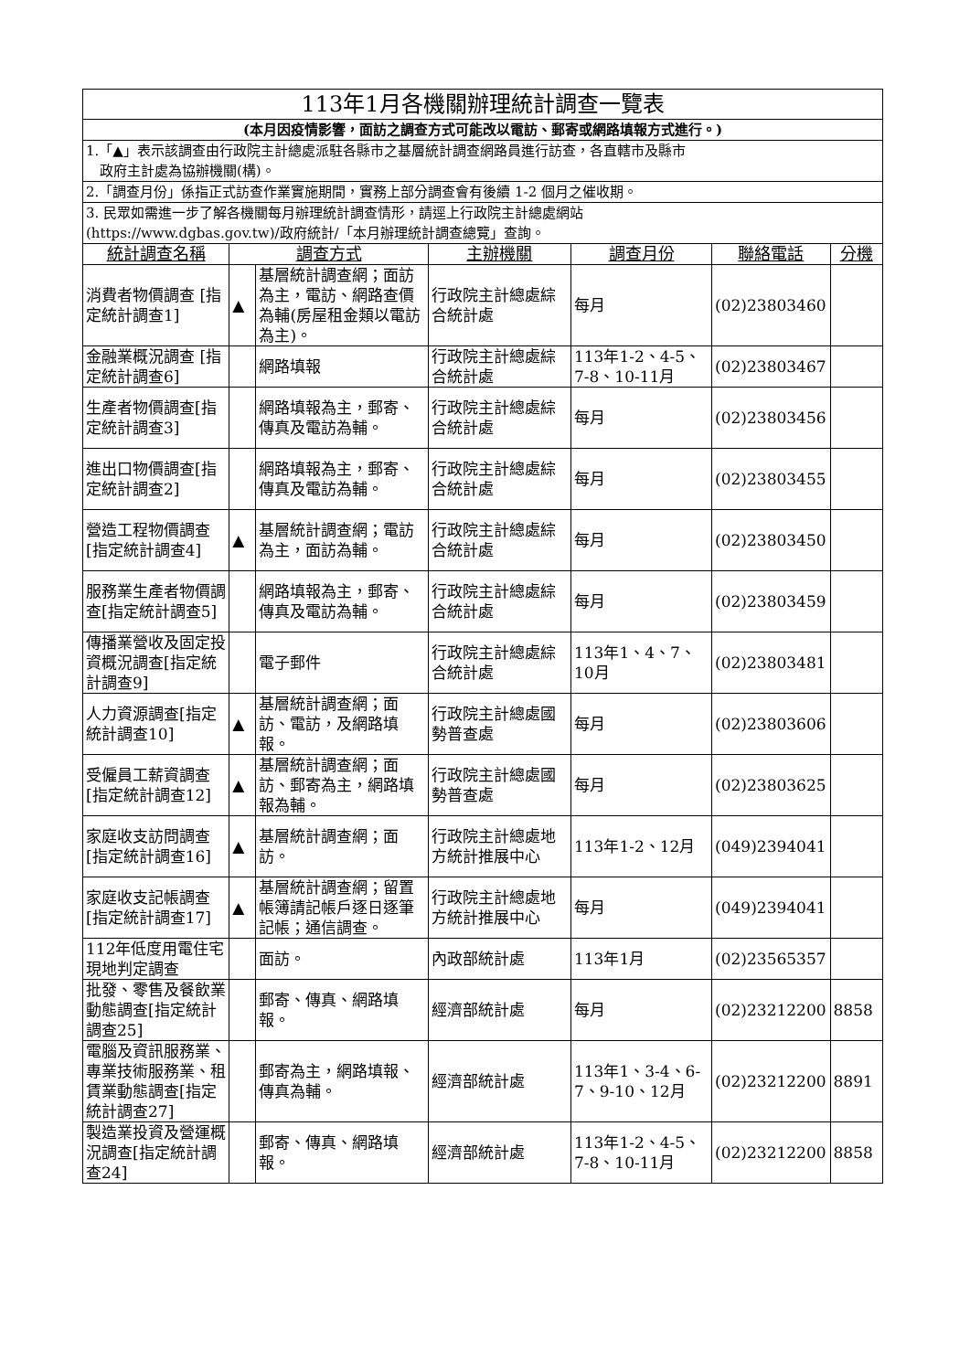| 113年1月各機關辦理統計調查一覽表 | | | | | | |
| (本月因疫情影響，面訪之調查方式可能改以電訪、郵寄或網路填報方式進行。) | | | | | | |
| 1.「▲」表示該調查由行政院主計總處派駐各縣市之基層統計調查網路員進行訪查，各直轄市及縣市 政府主計處為協辦機關(構)。 | | | | | | |
| 2.「調查月份」係指正式訪查作業實施期間，實務上部分調查會有後續 1-2 個月之催收期。 | | | | | | |
| 3. 民眾如需進一步了解各機關每月辦理統計調查情形，請逕上行政院主計總處網站 (https://www.dgbas.gov.tw)/政府統計/「本月辦理統計調查總覽」查詢。 | | | | | | |
| 統計調查名稱 | 調查方式 | | 主辦機關 | 調查月份 | 聯絡電話 | 分機 |
| 消費者物價調查 [指定統計調查1] | ▲ | 基層統計調查網；面訪為主，電訪、網路查價為輔(房屋租金類以電訪為主)。 | 行政院主計總處綜合統計處 | 每月 | (02)23803460 | |
| 金融業概況調查 [指定統計調查6] | | 網路填報 | 行政院主計總處綜合統計處 | 113年1-2、4-5、7-8、10-11月 | (02)23803467 | |
| 生產者物價調查[指定統計調查3] | | 網路填報為主，郵寄、傳真及電訪為輔。 | 行政院主計總處綜合統計處 | 每月 | (02)23803456 | |
| 進出口物價調查[指定統計調查2] | | 網路填報為主，郵寄、傳真及電訪為輔。 | 行政院主計總處綜合統計處 | 每月 | (02)23803455 | |
| 營造工程物價調查 [指定統計調查4] | ▲ | 基層統計調查網；電訪為主，面訪為輔。 | 行政院主計總處綜合統計處 | 每月 | (02)23803450 | |
| 服務業生產者物價調查[指定統計調查5] | | 網路填報為主，郵寄、傳真及電訪為輔。 | 行政院主計總處綜合統計處 | 每月 | (02)23803459 | |
| 傳播業營收及固定投資概況調查[指定統計調查9] | | 電子郵件 | 行政院主計總處綜合統計處 | 113年1、4、7、10月 | (02)23803481 | |
| 人力資源調查[指定統計調查10] | ▲ | 基層統計調查網；面訪、電訪，及網路填報。 | 行政院主計總處國勢普查處 | 每月 | (02)23803606 | |
| 受僱員工薪資調查 [指定統計調查12] | ▲ | 基層統計調查網；面訪、郵寄為主，網路填報為輔。 | 行政院主計總處國勢普查處 | 每月 | (02)23803625 | |
| 家庭收支訪問調查[指定統計調查16] | ▲ | 基層統計調查網；面訪。 | 行政院主計總處地方統計推展中心 | 113年1-2、12月 | (049)2394041 | |
| 家庭收支記帳調查[指定統計調查17] | ▲ | 基層統計調查網；留置帳簿請記帳戶逐日逐筆記帳；通信調查。 | 行政院主計總處地方統計推展中心 | 每月 | (049)2394041 | |
| 112年低度用電住宅現地判定調查 | | 面訪。 | 內政部統計處 | 113年1月 | (02)23565357 | |
| 批發、零售及餐飲業動態調查[指定統計調查25] | | 郵寄、傳真、網路填報。 | 經濟部統計處 | 每月 | (02)23212200 | 8858 |
| 電腦及資訊服務業、專業技術服務業、租賃業動態調查[指定統計調查27] | | 郵寄為主，網路填報、傳真為輔。 | 經濟部統計處 | 113年1、3-4、6-7、9-10、12月 | (02)23212200 | 8891 |
| 製造業投資及營運概況調查[指定統計調查24] | | 郵寄、傳真、網路填報。 | 經濟部統計處 | 113年1-2、4-5、7-8、10-11月 | (02)23212200 | 8858 |